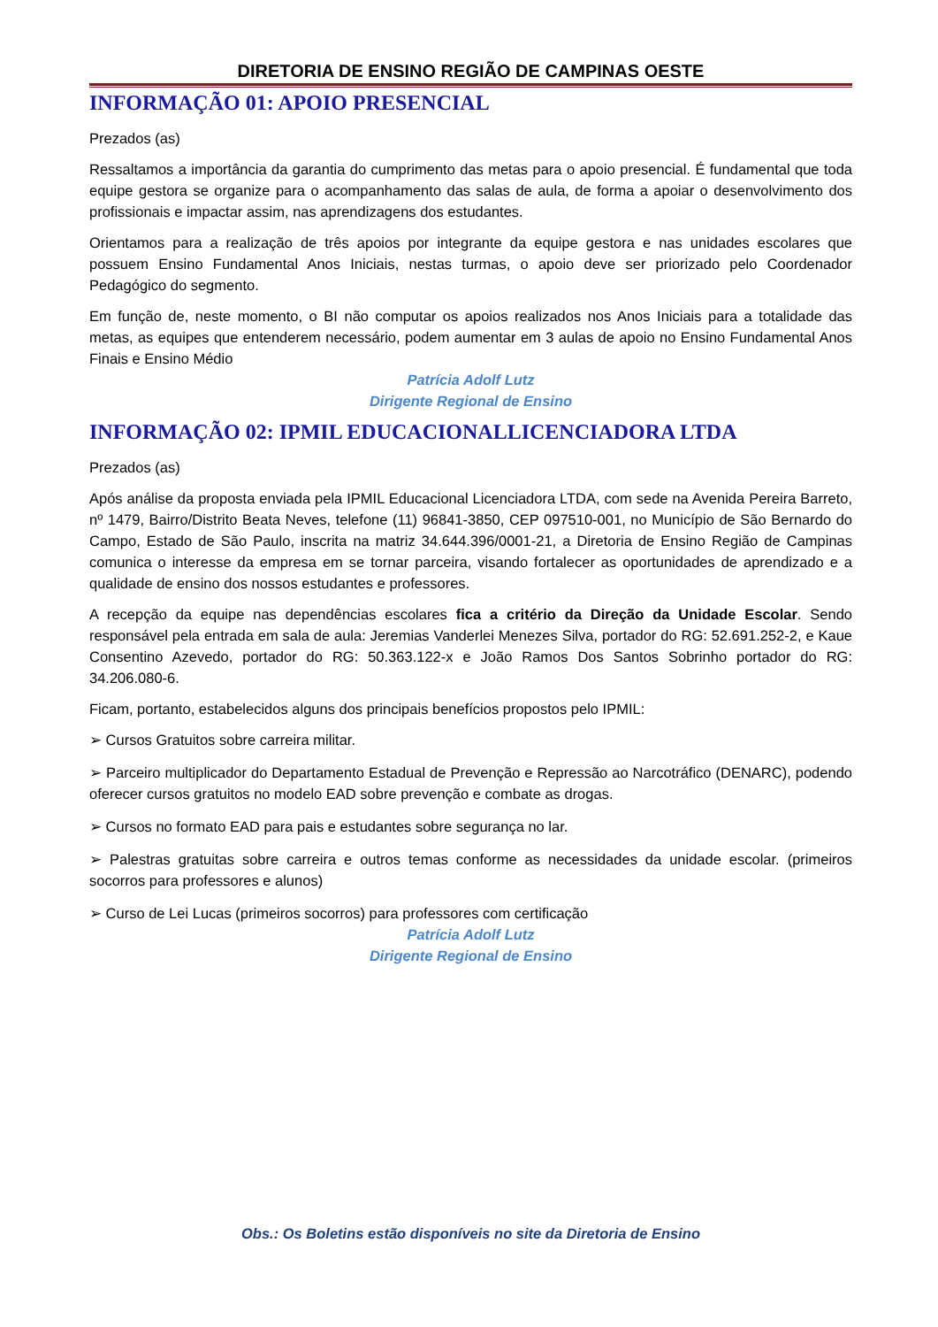DIRETORIA DE ENSINO REGIÃO DE CAMPINAS OESTE
INFORMAÇÃO 01: APOIO PRESENCIAL
Prezados (as)
Ressaltamos a importância da garantia do cumprimento das metas para o apoio presencial. É fundamental que toda equipe gestora se organize para o acompanhamento das salas de aula, de forma a apoiar o desenvolvimento dos profissionais e impactar assim, nas aprendizagens dos estudantes.
Orientamos para a realização de três apoios por integrante da equipe gestora e nas unidades escolares que possuem Ensino Fundamental Anos Iniciais, nestas turmas, o apoio deve ser priorizado pelo Coordenador Pedagógico do segmento.
Em função de, neste momento, o BI não computar os apoios realizados nos Anos Iniciais para a totalidade das metas, as equipes que entenderem necessário, podem aumentar em 3 aulas de apoio no Ensino Fundamental Anos Finais e Ensino Médio
Patrícia Adolf Lutz
Dirigente Regional de Ensino
INFORMAÇÃO 02: IPMIL EDUCACIONALLICENCIADORA LTDA
Prezados (as)
Após análise da proposta enviada pela IPMIL Educacional Licenciadora LTDA, com sede na Avenida Pereira Barreto, nº 1479, Bairro/Distrito Beata Neves, telefone (11) 96841-3850, CEP 097510-001, no Município de São Bernardo do Campo, Estado de São Paulo, inscrita na matriz 34.644.396/0001-21, a Diretoria de Ensino Região de Campinas comunica o interesse da empresa em se tornar parceira, visando fortalecer as oportunidades de aprendizado e a qualidade de ensino dos nossos estudantes e professores.
A recepção da equipe nas dependências escolares fica a critério da Direção da Unidade Escolar. Sendo responsável pela entrada em sala de aula: Jeremias Vanderlei Menezes Silva, portador do RG: 52.691.252-2, e Kaue Consentino Azevedo, portador do RG: 50.363.122-x e João Ramos Dos Santos Sobrinho portador do RG: 34.206.080-6.
Ficam, portanto, estabelecidos alguns dos principais benefícios propostos pelo IPMIL:
➢ Cursos Gratuitos sobre carreira militar.
➢ Parceiro multiplicador do Departamento Estadual de Prevenção e Repressão ao Narcotráfico (DENARC), podendo oferecer cursos gratuitos no modelo EAD sobre prevenção e combate as drogas.
➢ Cursos no formato EAD para pais e estudantes sobre segurança no lar.
➢ Palestras gratuitas sobre carreira e outros temas conforme as necessidades da unidade escolar. (primeiros socorros para professores e alunos)
➢ Curso de Lei Lucas (primeiros socorros) para professores com certificação
Patrícia Adolf Lutz
Dirigente Regional de Ensino
Obs.: Os Boletins estão disponíveis no site da Diretoria de Ensino